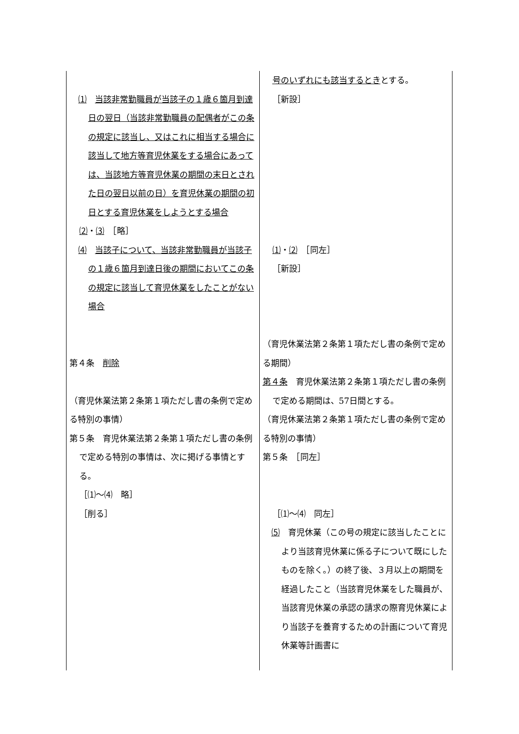| ⑴ 当該非常勤職員が当該子の１歳６箇月到達日の翌日（当該非常勤職員の配偶者がこの条の規定に該当し、又はこれに相当する場合に該当して地方等育児休業をする場合にあっては、当該地方等育児休業の期間の末日とされた日の翌日以前の日）を育児休業の期間の初日とする育児休業をしようとする場合 ⑵ ・ ⑶ ［略］ ⑷ 当該子について、当該非常勤職員が当該子の１歳６箇月到達日後の期間においてこの条の規定に該当して育児休業をしたことがない場合 第４条 削除 （育児休業法第２条第１項ただし書の条例で定める特別の事情） 第５条 育児休業法第２条第１項ただし書の条例で定める特別の事情は、次に掲げる事情とする。 ［⑴～⑷ 略］ ［削る］ | 号のいずれにも該当するとき とする。 ［新設］ ⑴ ・ ⑵ ［同左］ ［新設］ （育児休業法第２条第１項ただし書の条例で定める期間） 第４条 育児休業法第２条第１項ただし書の条例で定める期間は、57日間とする。 （育児休業法第２条第１項ただし書の条例で定める特別の事情） 第５条 ［同左］ ［⑴～⑷ 同左］ ⑸ 育児休業（この号の規定に該当したことにより当該育児休業に係る子について既にしたものを除く。）の終了後、３月以上の期間を経過したこと（当該育児休業をした職員が、当該育児休業の承認の請求の際育児休業により当該子を養育するための計画について育児休業等計画書に |